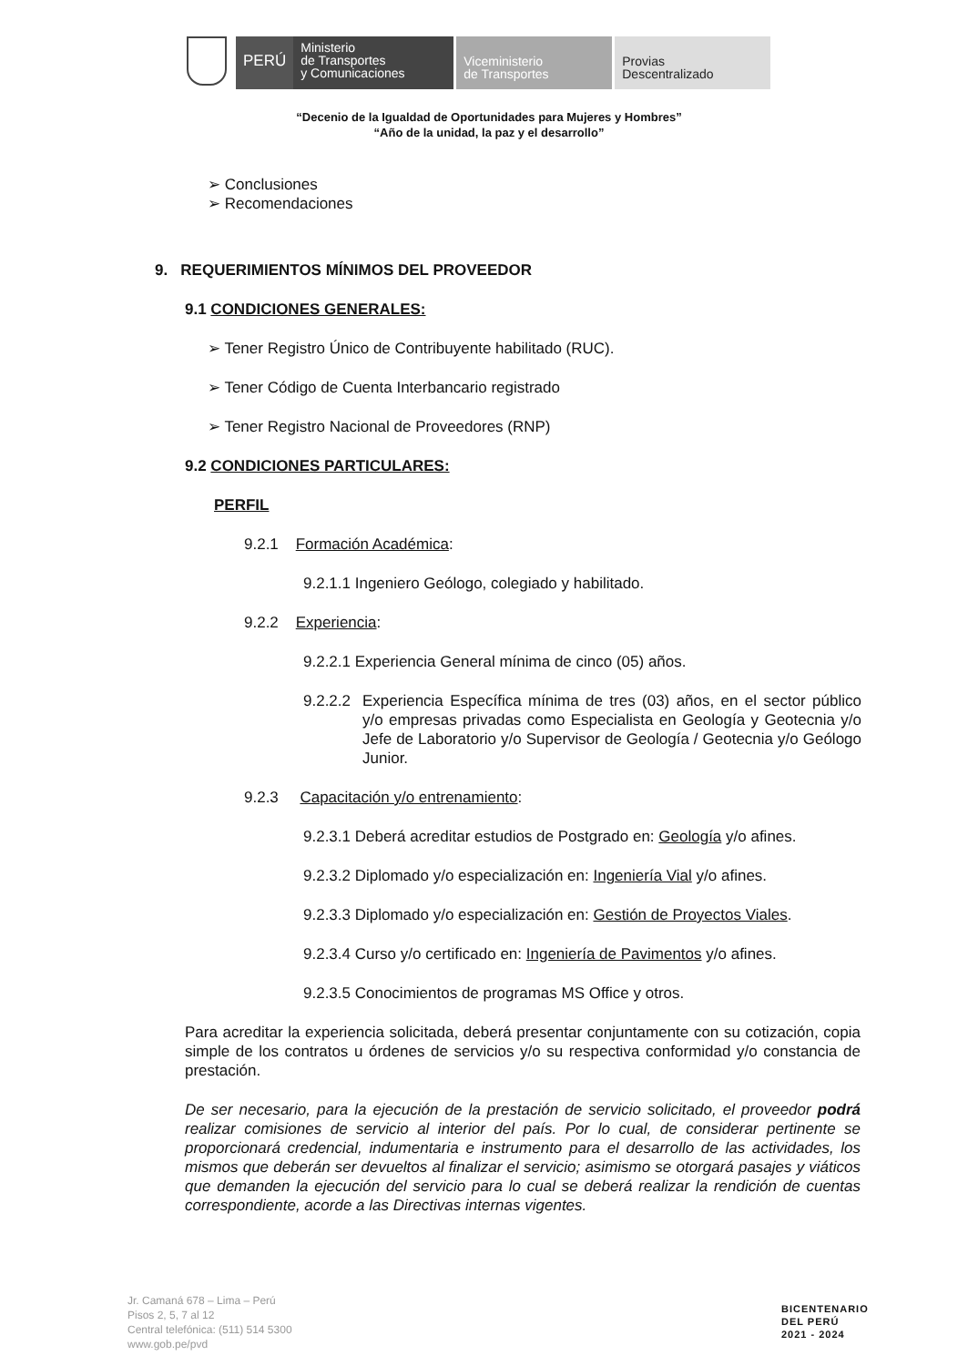PERÚ
Ministerio
de Transportes
y Comunicaciones
Viceministerio
de Transportes
Provias
Descentralizado
“Decenio de la Igualdad de Oportunidades para Mujeres y Hombres”
“Año de la unidad, la paz y el desarrollo”
➢ Conclusiones
➢ Recomendaciones
9. REQUERIMIENTOS MÍNIMOS DEL PROVEEDOR
9.1 CONDICIONES GENERALES:
➢ Tener Registro Único de Contribuyente habilitado (RUC).
➢ Tener Código de Cuenta Interbancario registrado
➢ Tener Registro Nacional de Proveedores (RNP)
9.2 CONDICIONES PARTICULARES:
PERFIL
9.2.1 Formación Académica:
9.2.1.1 Ingeniero Geólogo, colegiado y habilitado.
9.2.2 Experiencia:
9.2.2.1 Experiencia General mínima de cinco (05) años.
9.2.2.2
Experiencia Específica mínima de tres (03) años, en el sector público y/o empresas privadas como Especialista en Geología y Geotecnia y/o Jefe de Laboratorio y/o Supervisor de Geología / Geotecnia y/o Geólogo Junior.
9.2.3 Capacitación y/o entrenamiento:
9.2.3.1 Deberá acreditar estudios de Postgrado en: Geología y/o afines.
9.2.3.2 Diplomado y/o especialización en: Ingeniería Vial y/o afines.
9.2.3.3 Diplomado y/o especialización en: Gestión de Proyectos Viales.
9.2.3.4 Curso y/o certificado en: Ingeniería de Pavimentos y/o afines.
9.2.3.5 Conocimientos de programas MS Office y otros.
Para acreditar la experiencia solicitada, deberá presentar conjuntamente con su cotización, copia simple de los contratos u órdenes de servicios y/o su respectiva conformidad y/o constancia de prestación.
De ser necesario, para la ejecución de la prestación de servicio solicitado, el proveedor podrá realizar comisiones de servicio al interior del país. Por lo cual, de considerar pertinente se proporcionará credencial, indumentaria e instrumento para el desarrollo de las actividades, los mismos que deberán ser devueltos al finalizar el servicio; asimismo se otorgará pasajes y viáticos que demanden la ejecución del servicio para lo cual se deberá realizar la rendición de cuentas correspondiente, acorde a las Directivas internas vigentes.
Jr. Camaná 678 – Lima – Perú
Pisos 2, 5, 7 al 12
Central telefónica: (511) 514 5300
www.gob.pe/pvd
BICENTENARIO
DEL PERÚ
2021 - 2024